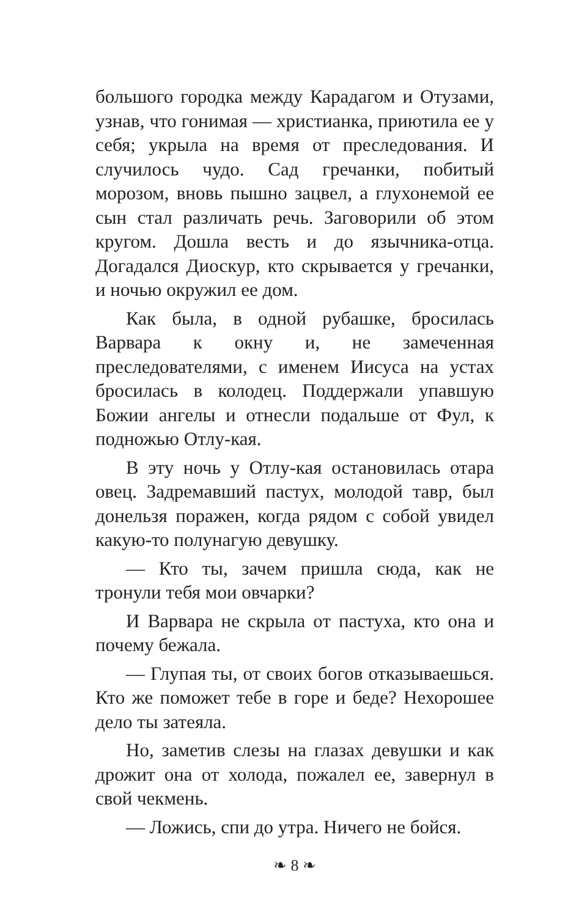большого городка между Карадагом и Отузами, узнав, что гонимая — христианка, приютила ее у себя; укрыла на время от преследования. И случилось чудо. Сад гречанки, побитый морозом, вновь пышно зацвел, а глухонемой ее сын стал различать речь. Заговорили об этом кругом. Дошла весть и до язычника-отца. Догадался Диоскур, кто скрывается у гречанки, и ночью окружил ее дом.
Как была, в одной рубашке, бросилась Варвара к окну и, не замеченная преследователями, с именем Иисуса на устах бросилась в колодец. Поддержали упавшую Божии ангелы и отнесли подальше от Фул, к подножью Отлу-кая.
В эту ночь у Отлу-кая остановилась отара овец. Задремавший пастух, молодой тавр, был донельзя поражен, когда рядом с собой увидел какую-то полунагую девушку.
— Кто ты, зачем пришла сюда, как не тронули тебя мои овчарки?
И Варвара не скрыла от пастуха, кто она и почему бежала.
— Глупая ты, от своих богов отказываешься. Кто же поможет тебе в горе и беде? Нехорошее дело ты затеяла.
Но, заметив слезы на глазах девушки и как дрожит она от холода, пожалел ее, завернул в свой чекмень.
— Ложись, спи до утра. Ничего не бойся.
❧ 8 ❧